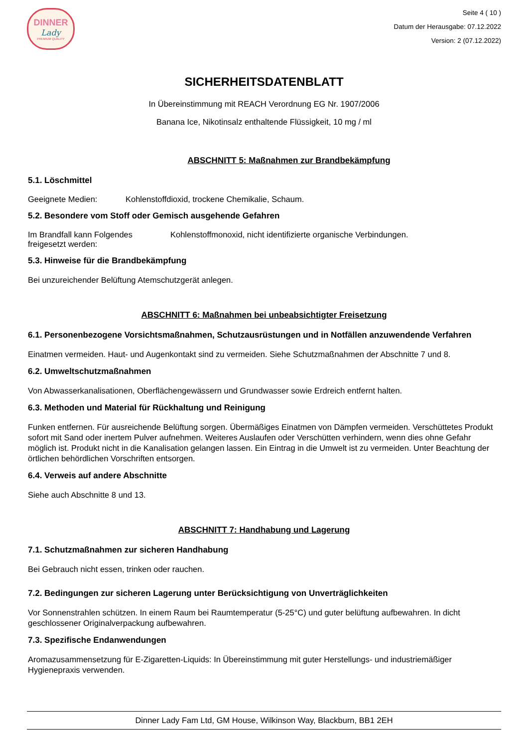DINNER
Lady
PREMIUM QUALITY
Seite 4 ( 10 )
Datum der Herausgabe: 07.12.2022
Version: 2 (07.12.2022)
SICHERHEITSDATENBLATT
In Übereinstimmung mit REACH Verordnung EG Nr. 1907/2006
Banana Ice, Nikotinsalz enthaltende Flüssigkeit, 10 mg / ml
ABSCHNITT 5: Maßnahmen zur Brandbekämpfung
5.1. Löschmittel
Geeignete Medien: Kohlenstoffdioxid, trockene Chemikalie, Schaum.
5.2. Besondere vom Stoff oder Gemisch ausgehende Gefahren
Im Brandfall kann Folgendes freigesetzt werden: Kohlenstoffmonoxid, nicht identifizierte organische Verbindungen.
5.3. Hinweise für die Brandbekämpfung
Bei unzureichender Belüftung Atemschutzgerät anlegen.
ABSCHNITT 6: Maßnahmen bei unbeabsichtigter Freisetzung
6.1. Personenbezogene Vorsichtsmaßnahmen, Schutzausrüstungen und in Notfällen anzuwendende Verfahren
Einatmen vermeiden. Haut- und Augenkontakt sind zu vermeiden. Siehe Schutzmaßnahmen der Abschnitte 7 und 8.
6.2. Umweltschutzmaßnahmen
Von Abwasserkanalisationen, Oberflächengewässern und Grundwasser sowie Erdreich entfernt halten.
6.3. Methoden und Material für Rückhaltung und Reinigung
Funken entfernen. Für ausreichende Belüftung sorgen. Übermäßiges Einatmen von Dämpfen vermeiden. Verschüttetes Produkt sofort mit Sand oder inertem Pulver aufnehmen. Weiteres Auslaufen oder Verschütten verhindern, wenn dies ohne Gefahr möglich ist. Produkt nicht in die Kanalisation gelangen lassen. Ein Eintrag in die Umwelt ist zu vermeiden. Unter Beachtung der örtlichen behördlichen Vorschriften entsorgen.
6.4. Verweis auf andere Abschnitte
Siehe auch Abschnitte 8 und 13.
ABSCHNITT 7: Handhabung und Lagerung
7.1. Schutzmaßnahmen zur sicheren Handhabung
Bei Gebrauch nicht essen, trinken oder rauchen.
7.2. Bedingungen zur sicheren Lagerung unter Berücksichtigung von Unverträglichkeiten
Vor Sonnenstrahlen schützen. In einem Raum bei Raumtemperatur (5-25°C) und guter belüftung aufbewahren. In dicht geschlossener Originalverpackung aufbewahren.
7.3. Spezifische Endanwendungen
Aromazusammensetzung für E-Zigaretten-Liquids: In Übereinstimmung mit guter Herstellungs- und industriemäßiger Hygienepraxis verwenden.
Dinner Lady Fam Ltd, GM House, Wilkinson Way, Blackburn, BB1 2EH